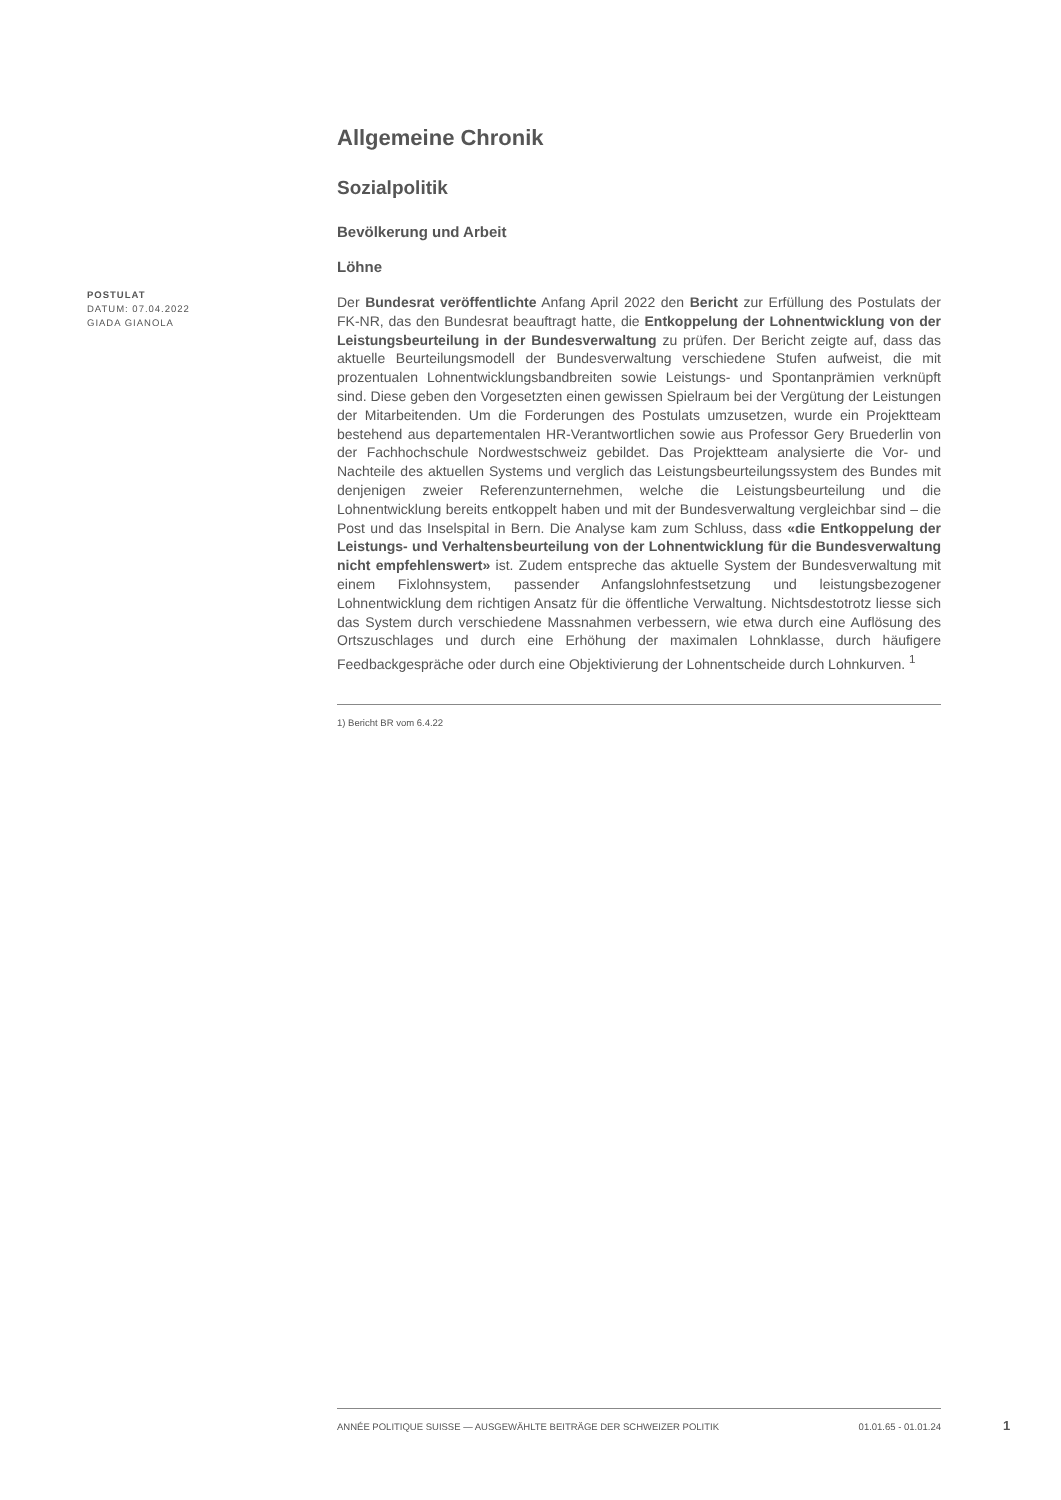POSTULAT
DATUM: 07.04.2022
GIADA GIANOLA
Allgemeine Chronik
Sozialpolitik
Bevölkerung und Arbeit
Löhne
Der Bundesrat veröffentlichte Anfang April 2022 den Bericht zur Erfüllung des Postulats der FK-NR, das den Bundesrat beauftragt hatte, die Entkoppelung der Lohnentwicklung von der Leistungsbeurteilung in der Bundesverwaltung zu prüfen. Der Bericht zeigte auf, dass das aktuelle Beurteilungsmodell der Bundesverwaltung verschiedene Stufen aufweist, die mit prozentualen Lohnentwicklungsbandbreiten sowie Leistungs- und Spontanprämien verknüpft sind. Diese geben den Vorgesetzten einen gewissen Spielraum bei der Vergütung der Leistungen der Mitarbeitenden. Um die Forderungen des Postulats umzusetzen, wurde ein Projektteam bestehend aus departementalen HR-Verantwortlichen sowie aus Professor Gery Bruederlin von der Fachhochschule Nordwestschweiz gebildet. Das Projektteam analysierte die Vor- und Nachteile des aktuellen Systems und verglich das Leistungsbeurteilungssystem des Bundes mit denjenigen zweier Referenzunternehmen, welche die Leistungsbeurteilung und die Lohnentwicklung bereits entkoppelt haben und mit der Bundesverwaltung vergleichbar sind – die Post und das Inselspital in Bern. Die Analyse kam zum Schluss, dass «die Entkoppelung der Leistungs- und Verhaltensbeurteilung von der Lohnentwicklung für die Bundesverwaltung nicht empfehlenswert» ist. Zudem entspreche das aktuelle System der Bundesverwaltung mit einem Fixlohnsystem, passender Anfangslohnfestsetzung und leistungsbezogener Lohnentwicklung dem richtigen Ansatz für die öffentliche Verwaltung. Nichtsdestotrotz liesse sich das System durch verschiedene Massnahmen verbessern, wie etwa durch eine Auflösung des Ortszuschlages und durch eine Erhöhung der maximalen Lohnklasse, durch häufigere Feedbackgespräche oder durch eine Objektivierung der Lohnentscheide durch Lohnkurven. <sup>1</sup>
1) Bericht BR vom 6.4.22
ANNÉE POLITIQUE SUISSE — AUSGEWÄHLTE BEITRÄGE DER SCHWEIZER POLITIK 01.01.65 - 01.01.24
1